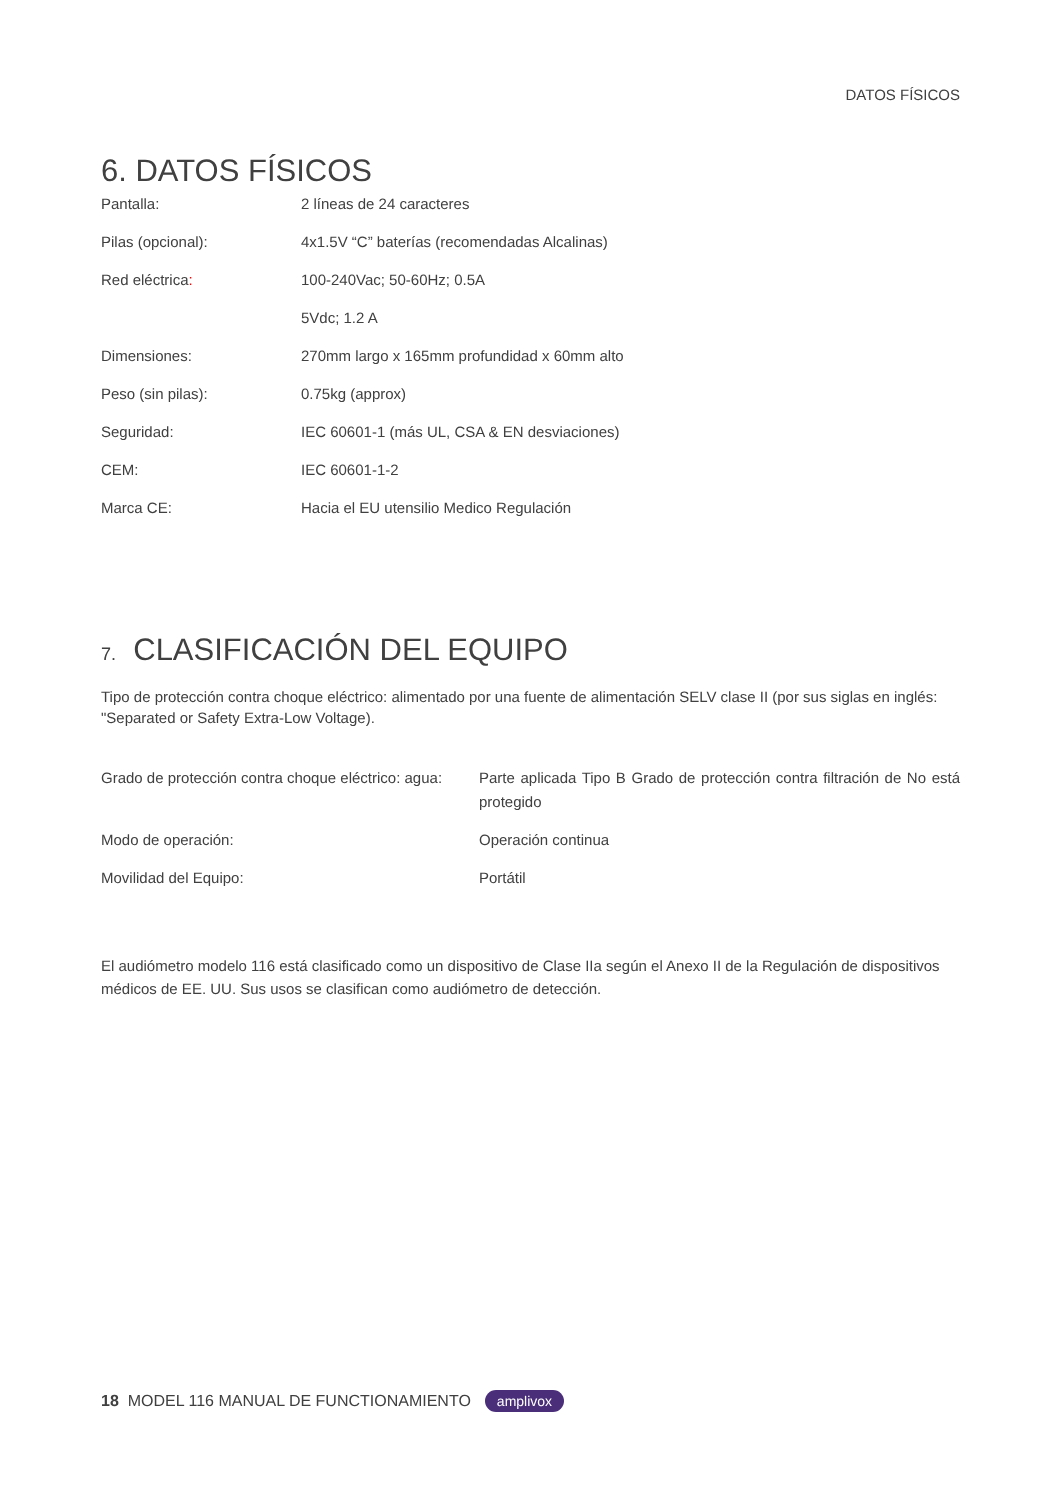DATOS FÍSICOS
6. DATOS FÍSICOS
| Pantalla: | 2 líneas de 24 caracteres |
| Pilas (opcional): | 4x1.5V “C” baterías (recomendadas Alcalinas) |
| Red eléctrica : | 100-240Vac; 50-60Hz; 0.5A |
| | 5Vdc; 1.2 A |
| Dimensiones: | 270mm largo x 165mm profundidad x 60mm alto |
| Peso (sin pilas): | 0.75kg (approx) |
| Seguridad: | IEC 60601-1 (más UL, CSA & EN desviaciones) |
| CEM: | IEC 60601-1-2 |
| Marca CE: | Hacia el EU utensilio Medico Regulación |
7. CLASIFICACIÓN DEL EQUIPO
Tipo de protección contra choque eléctrico: alimentado por una fuente de alimentación SELV clase II (por sus siglas en inglés: "Separated or Safety Extra-Low Voltage).
| Grado de protección contra choque eléctrico: agua: | Parte aplicada Tipo B Grado de protección contra filtración de No está protegido |
| Modo de operación: | Operación continua |
| Movilidad del Equipo: | Portátil |
El audiómetro modelo 116 está clasificado como un dispositivo de Clase IIa según el Anexo II de la Regulación de dispositivos médicos de EE. UU. Sus usos se clasifican como audiómetro de detección.
18 MODEL 116 MANUAL DE FUNCTIONAMIENTO amplivox